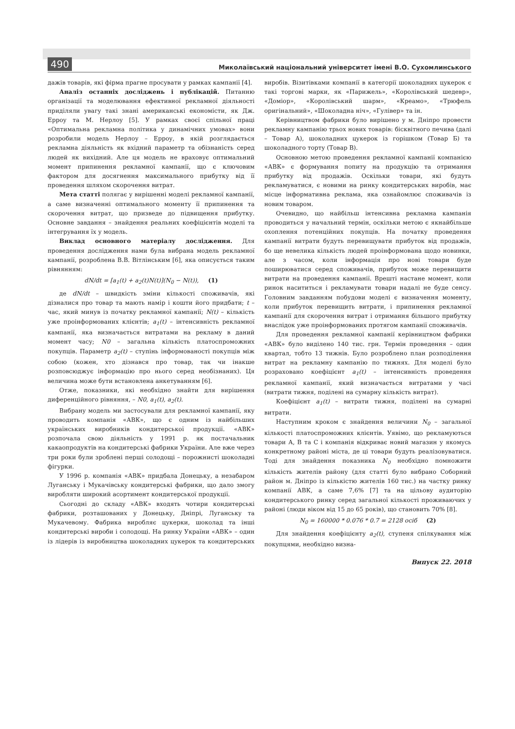490 Миколаївський національний університет імені В.О. Сухомлинського
дажів товарів, які фірма прагне просувати у рамках кампанії [4].
Аналіз останніх досліджень і публікацій. Питанню організації та моделювання ефективної рекламної діяльності приділяли увагу такі знані американські економісти, як Дж. Ерроу та М. Нерлоу [5]. У рамках своєї спільної праці «Оптимальна рекламна політика у динамічних умовах» вони розробили модель Нерлоу – Ерроу, в якій розглядається рекламна діяльність як вхідний параметр та обізнаність серед людей як вихідний. Але ця модель не враховує оптимальний момент припинення рекламної кампанії, що є ключовим фактором для досягнення максимального прибутку від її проведення шляхом скорочення витрат.
Мета статті полягає у вирішенні моделі рекламної кампанії, а саме визначенні оптимального моменту її припинення та скорочення витрат, що призведе до підвищення прибутку. Основне завдання – знайдення реальних коефіцієнтів моделі та інтегрування їх у модель.
Виклад основного матеріалу дослідження. Для проведення дослідження нами була вибрана модель рекламної кампанії, розроблена В.В. Вітлінським [6], яка описується таким рівнянням:
dN/dt = [a<sub>1</sub>(t) + a<sub>2</sub>(t)N(t)](N<sub>0</sub> − N(t)), (1)
де dN/dt – швидкість зміни кількості споживачів, які дізналися про товар та мають намір і кошти його придбати; t – час, який минув із початку рекламної кампанії; N(t) – кількість уже проінформованих клієнтів; a<sub>1</sub>(t) – інтенсивність рекламної кампанії, яка визначається витратами на рекламу в даний момент часу; N0 – загальна кількість платоспроможних покупців. Параметр a<sub>2</sub>(t) – ступінь інформованості покупців між собою (кожен, хто дізнався про товар, так чи інакше розповсюджує інформацію про нього серед необізнаних). Ця величина може бути встановлена анкетуванням [6].
Отже, показники, які необхідно знайти для вирішення диференційного рівняння, – N0, a<sub>1</sub>(t), a<sub>2</sub>(t).
Вибрану модель ми застосували для рекламної кампанії, яку проводить компанія «АВК», що є одним із найбільших українських виробників кондитерської продукції. «АВК» розпочала свою діяльність у 1991 р. як постачальник какаопродуктів на кондитерські фабрики України. Але вже через три роки були зроблені перші солодощі – порожнисті шоколадні фігурки.
У 1996 р. компанія «АВК» придбала Донецьку, а незабаром Луганську і Мукачівську кондитерські фабрики, що дало змогу виробляти широкий асортимент кондитерської продукції.
Сьогодні до складу «АВК» входять чотири кондитерські фабрики, розташованих у Донецьку, Дніпрі, Луганську та Мукачевому. Фабрика виробляє цукерки, шоколад та інші кондитерські вироби і солодощі. На ринку України «АВК» – один із лідерів із виробництва шоколадних цукерок та кондитерських виробів. Візитівками компанії в категорії шоколадних цукерок є такі торгові марки, як «Парижель», «Королівський шедевр», «Доміор», «Королівський шарм», «Креамо», «Трюфель оригінальний», «Шоколадна ніч», «Гулівер» та ін.
Керівництвом фабрики було вирішено у м. Дніпро провести рекламну кампанію трьох нових товарів: бісквітного печива (далі – Товар А), шоколадних цукерок із горішком (Товар Б) та шоколадного торту (Товар В).
Основною метою проведення рекламної кампанії компанією «АВК» є формування попиту на продукцію та отримання прибутку від продажів. Оскільки товари, які будуть рекламуватися, є новими на ринку кондитерських виробів, має місце інформативна реклама, яка ознайомлює споживачів із новим товаром.
Очевидно, що найбільш інтенсивна рекламна кампанія проводиться у начальний термін, оскільки метою є якнайбільше охоплення потенційних покупців. На початку проведення кампанії витрати будуть перевищувати прибуток від продажів, бо ще невелика кількість людей проінформована щодо новинки, але з часом, коли інформація про нові товари буде поширюватися серед споживачів, прибуток може перевищити витрати на проведення кампанії. Врешті настане момент, коли ринок насититься і рекламувати товари надалі не буде сенсу. Головним завданням побудови моделі є визначення моменту, коли прибуток перевищить витрати, і припинення рекламної кампанії для скорочення витрат і отримання більшого прибутку внаслідок уже проінформованих протягом кампанії споживачів.
Для проведення рекламної кампанії керівництвом фабрики «АВК» було виділено 140 тис. грн. Термін проведення – один квартал, тобто 13 тижнів. Було розроблено план розподілення витрат на рекламну кампанію по тижнях. Для моделі було розраховано коефіцієнт a<sub>1</sub>(t) – інтенсивність проведення рекламної кампанії, який визначається витратами у часі (витрати тижня, поділені на сумарну кількість витрат).
Коефіцієнт a<sub>1</sub>(t) – витрати тижня, поділені на сумарні витрати.
Наступним кроком є знайдення величини N<sub>0</sub> – загальної кількості платоспроможних клієнтів. Уявімо, що рекламуються товари А, В та С і компанія відкриває новий магазин у якомусь конкретному районі міста, де ці товари будуть реалізовуватися. Тоді для знайдення показника N<sub>0</sub> необхідно помножити кількість жителів району (для статті було вибрано Соборний район м. Дніпро із кількістю жителів 160 тис.) на частку ринку компанії АВК, а саме 7,6% [7] та на цільову аудиторію кондитерського ринку серед загальної кількості проживаючих у районі (люди віком від 15 до 65 років), що становить 70% [8].
N<sub>0</sub> = 160000 * 0.076 * 0.7 = 2128 осіб (2)
Для знайдення коефіцієнту a<sub>2</sub>(t), ступеня спілкування між покупцями, необхідно визна-
Випуск 22. 2018